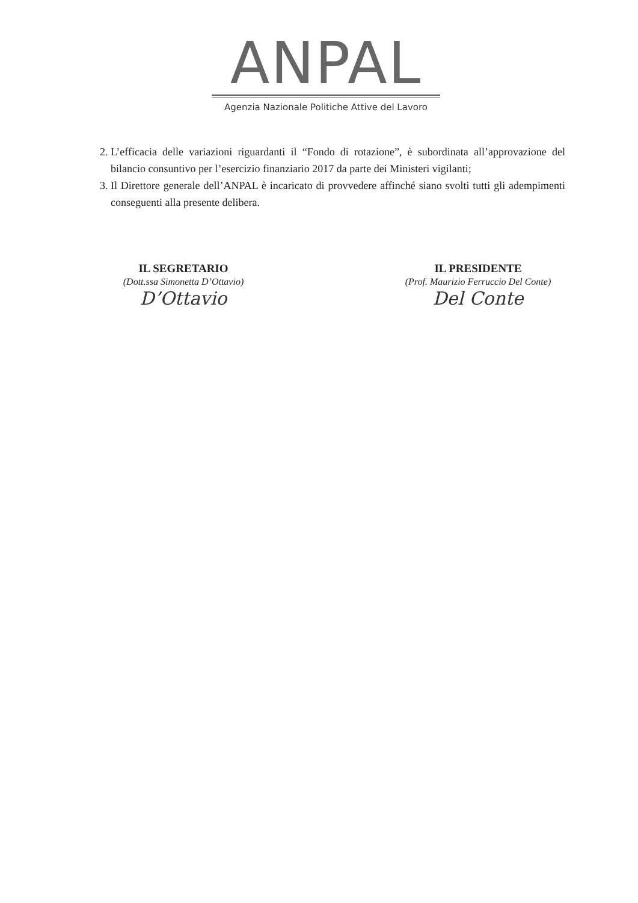ANPAL
Agenzia Nazionale Politiche Attive del Lavoro
2. L’efficacia delle variazioni riguardanti il “Fondo di rotazione”, è subordinata all’approvazione del bilancio consuntivo per l’esercizio finanziario 2017 da parte dei Ministeri vigilanti;
3. Il Direttore generale dell’ANPAL è incaricato di provvedere affinché siano svolti tutti gli adempimenti conseguenti alla presente delibera.
IL SEGRETARIO
(Dott.ssa Simonetta D’Ottavio)
D’Ottavio
IL PRESIDENTE
(Prof. Maurizio Ferruccio Del Conte)
Del Conte